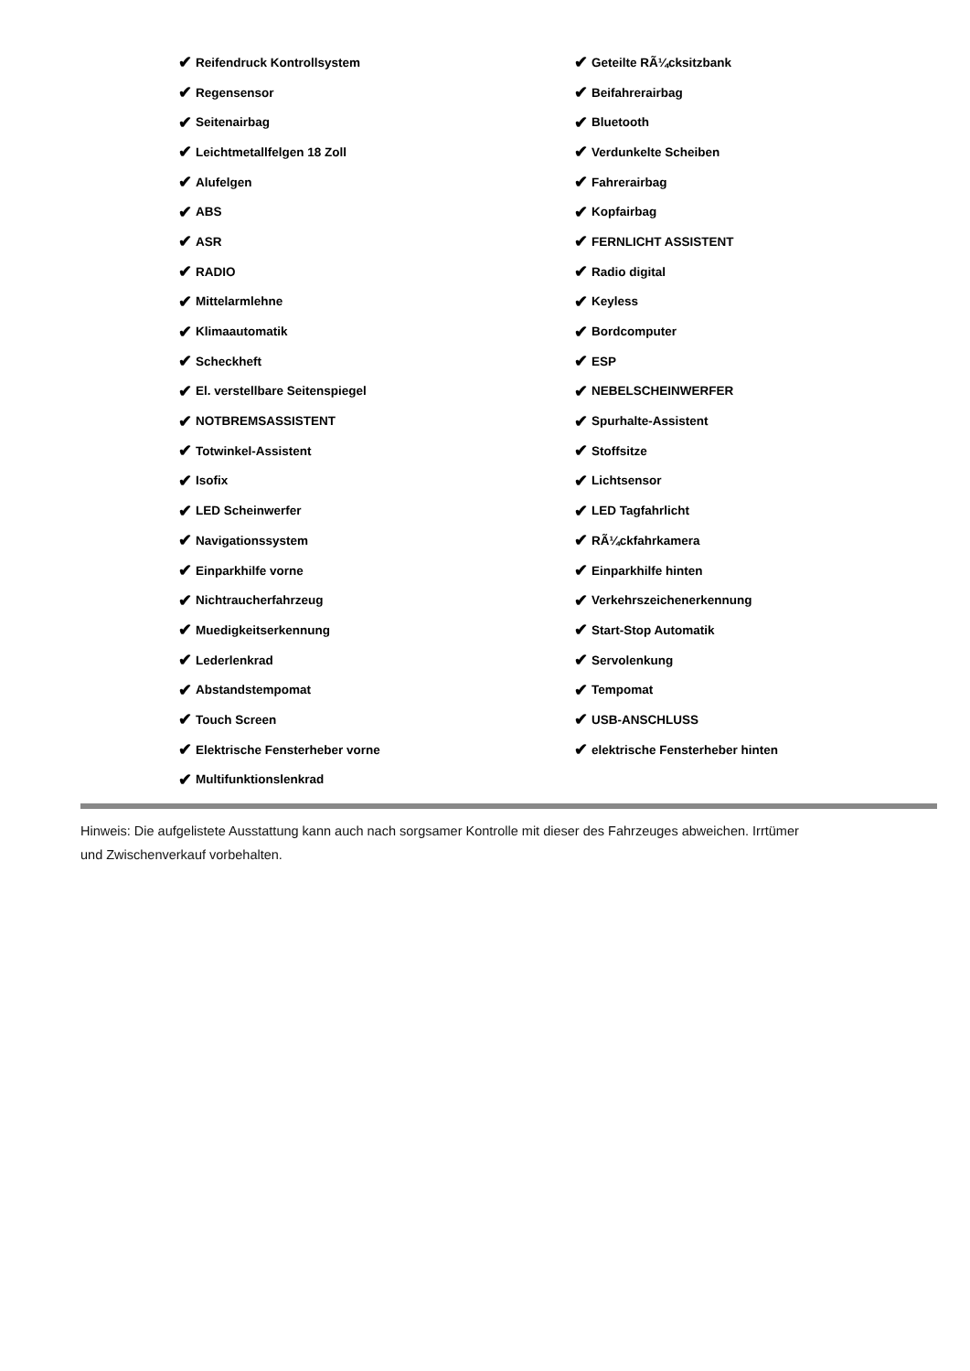✔ Reifendruck Kontrollsystem
✔ Regensensor
✔ Seitenairbag
✔ Leichtmetallfelgen 18 Zoll
✔ Alufelgen
✔ ABS
✔ ASR
✔ RADIO
✔ Mittelarmlehne
✔ Klimaautomatik
✔ Scheckheft
✔ El. verstellbare Seitenspiegel
✔ NOTBREMSASSISTENT
✔ Totwinkel-Assistent
✔ Isofix
✔ LED Scheinwerfer
✔ Navigationssystem
✔ Einparkhilfe vorne
✔ Nichtraucherfahrzeug
✔ Muedigkeitserkennung
✔ Lederlenkrad
✔ Abstandstempomat
✔ Touch Screen
✔ Elektrische Fensterheber vorne
✔ Multifunktionslenkrad
✔ Geteilte RÃ¼cksitzbank
✔ Beifahrerairbag
✔ Bluetooth
✔ Verdunkelte Scheiben
✔ Fahrerairbag
✔ Kopfairbag
✔ FERNLICHT ASSISTENT
✔ Radio digital
✔ Keyless
✔ Bordcomputer
✔ ESP
✔ NEBELSCHEINWERFER
✔ Spurhalte-Assistent
✔ Stoffsitze
✔ Lichtsensor
✔ LED Tagfahrlicht
✔ RÃ¼ckfahrkamera
✔ Einparkhilfe hinten
✔ Verkehrszeichenerkennung
✔ Start-Stop Automatik
✔ Servolenkung
✔ Tempomat
✔ USB-ANSCHLUSS
✔ elektrische Fensterheber hinten
Hinweis: Die aufgelistete Ausstattung kann auch nach sorgsamer Kontrolle mit dieser des Fahrzeuges abweichen. Irrtümer und Zwischenverkauf vorbehalten.